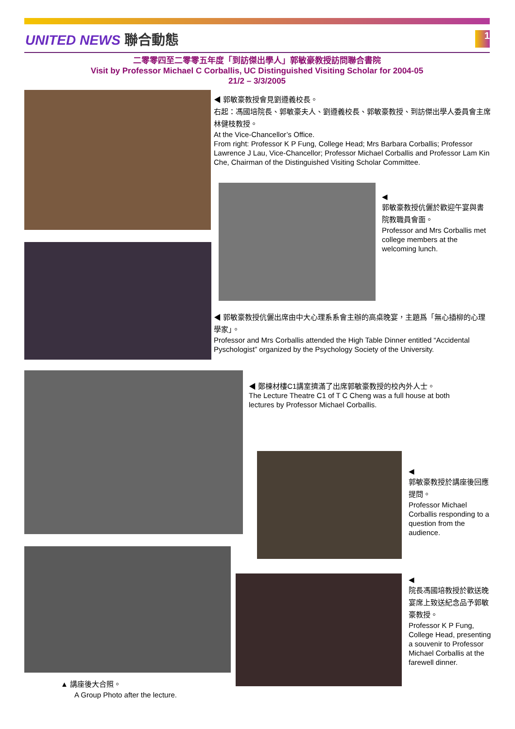UNITED NEWS 聯合動態 1
二零零四至二零零五年度「到訪傑出學人」郭敏豪教授訪問聯合書院
Visit by Professor Michael C Corballis, UC Distinguished Visiting Scholar for 2004-05
21/2 – 3/3/2005
◀ 郭敏豪教授會見劉遵義校長。
右起：馮國培院長、郭敏豪夫人、劉遵義校長、郭敏豪教授、到訪傑出學人委員會主席林健枝教授。
At the Vice-Chancellor’s Office.
From right: Professor K P Fung, College Head; Mrs Barbara Corballis; Professor Lawrence J Lau, Vice-Chancellor; Professor Michael Corballis and Professor Lam Kin Che, Chairman of the Distinguished Visiting Scholar Committee.
◀
郭敏豪教授伉儷於歡迎午宴與書院教職員會面。
Professor and Mrs Corballis met college members at the welcoming lunch.
◀ 郭敏豪教授伉儷出席由中大心理系系會主辦的高桌晚宴，主題爲「無心插柳的心理學家」。
Professor and Mrs Corballis attended the High Table Dinner entitled “Accidental Pyschologist” organized by the Psychology Society of the University.
◀ 鄭棟材樓C1講室擠滿了出席郭敏豪教授的校內外人士。
The Lecture Theatre C1 of T C Cheng was a full house at both lectures by Professor Michael Corballis.
◀
郭敏豪教授於講座後回應提問。
Professor Michael Corballis responding to a question from the audience.
◀
院長馮國培教授於歡送晚宴席上致送紀念品予郭敏豪教授。
Professor K P Fung, College Head, presenting a souvenir to Professor Michael Corballis at the farewell dinner.
▲ 講座後大合照。
A Group Photo after the lecture.